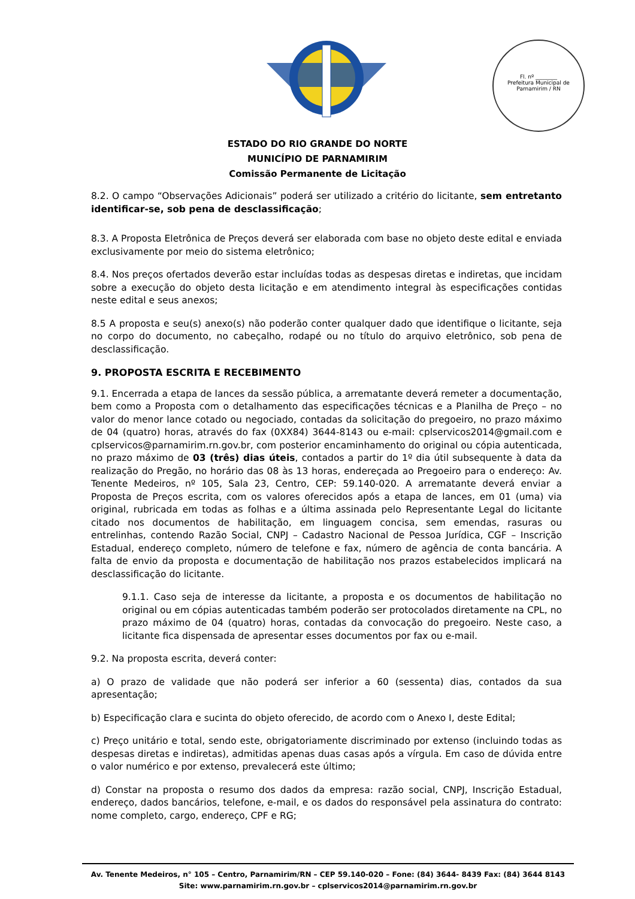Fl. nº ________
Prefeitura Municipal de Parnamirim / RN
ESTADO DO RIO GRANDE DO NORTE
MUNICÍPIO DE PARNAMIRIM
Comissão Permanente de Licitação
8.2. O campo “Observações Adicionais” poderá ser utilizado a critério do licitante, sem entretanto identificar-se, sob pena de desclassificação;
8.3. A Proposta Eletrônica de Preços deverá ser elaborada com base no objeto deste edital e enviada exclusivamente por meio do sistema eletrônico;
8.4. Nos preços ofertados deverão estar incluídas todas as despesas diretas e indiretas, que incidam sobre a execução do objeto desta licitação e em atendimento integral às especificações contidas neste edital e seus anexos;
8.5 A proposta e seu(s) anexo(s) não poderão conter qualquer dado que identifique o licitante, seja no corpo do documento, no cabeçalho, rodapé ou no título do arquivo eletrônico, sob pena de desclassificação.
9. PROPOSTA ESCRITA E RECEBIMENTO
9.1. Encerrada a etapa de lances da sessão pública, a arrematante deverá remeter a documentação, bem como a Proposta com o detalhamento das especificações técnicas e a Planilha de Preço – no valor do menor lance cotado ou negociado, contadas da solicitação do pregoeiro, no prazo máximo de 04 (quatro) horas, através do fax (0XX84) 3644-8143 ou e-mail: cplservicos2014@gmail.com e cplservicos@parnamirim.rn.gov.br, com posterior encaminhamento do original ou cópia autenticada, no prazo máximo de 03 (três) dias úteis, contados a partir do 1º dia útil subsequente à data da realização do Pregão, no horário das 08 às 13 horas, endereçada ao Pregoeiro para o endereço: Av. Tenente Medeiros, nº 105, Sala 23, Centro, CEP: 59.140-020. A arrematante deverá enviar a Proposta de Preços escrita, com os valores oferecidos após a etapa de lances, em 01 (uma) via original, rubricada em todas as folhas e a última assinada pelo Representante Legal do licitante citado nos documentos de habilitação, em linguagem concisa, sem emendas, rasuras ou entrelinhas, contendo Razão Social, CNPJ – Cadastro Nacional de Pessoa Jurídica, CGF – Inscrição Estadual, endereço completo, número de telefone e fax, número de agência de conta bancária. A falta de envio da proposta e documentação de habilitação nos prazos estabelecidos implicará na desclassificação do licitante.
9.1.1. Caso seja de interesse da licitante, a proposta e os documentos de habilitação no original ou em cópias autenticadas também poderão ser protocolados diretamente na CPL, no prazo máximo de 04 (quatro) horas, contadas da convocação do pregoeiro. Neste caso, a licitante fica dispensada de apresentar esses documentos por fax ou e-mail.
9.2. Na proposta escrita, deverá conter:
a) O prazo de validade que não poderá ser inferior a 60 (sessenta) dias, contados da sua apresentação;
b) Especificação clara e sucinta do objeto oferecido, de acordo com o Anexo I, deste Edital;
c) Preço unitário e total, sendo este, obrigatoriamente discriminado por extenso (incluindo todas as despesas diretas e indiretas), admitidas apenas duas casas após a vírgula. Em caso de dúvida entre o valor numérico e por extenso, prevalecerá este último;
d) Constar na proposta o resumo dos dados da empresa: razão social, CNPJ, Inscrição Estadual, endereço, dados bancários, telefone, e-mail, e os dados do responsável pela assinatura do contrato: nome completo, cargo, endereço, CPF e RG;
Av. Tenente Medeiros, n° 105 – Centro, Parnamirim/RN – CEP 59.140-020 – Fone: (84) 3644- 8439 Fax: (84) 3644 8143
Site: www.parnamirim.rn.gov.br – cplservicos2014@parnamirim.rn.gov.br